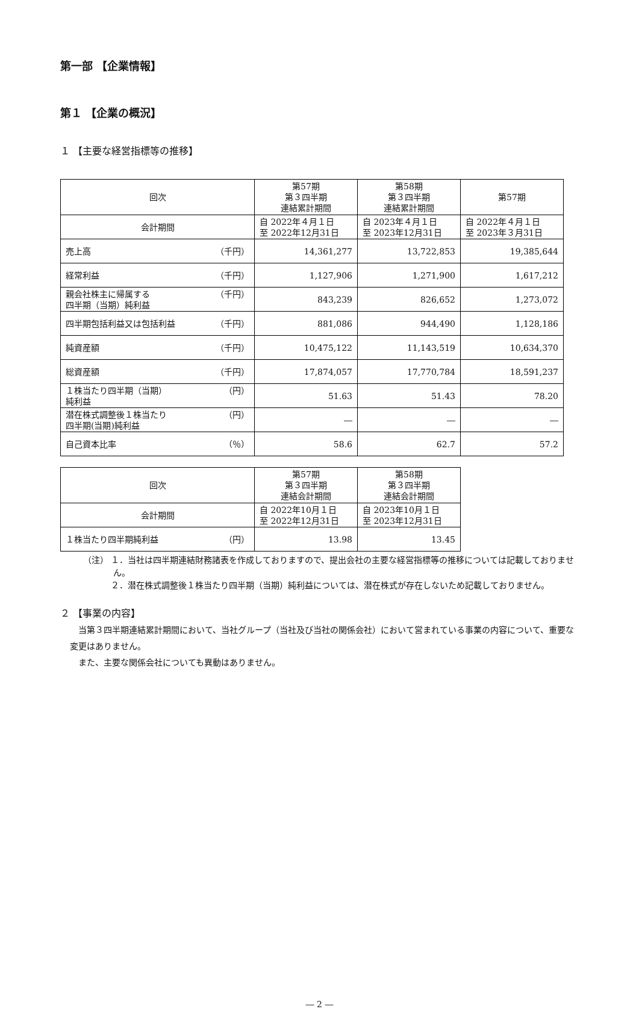第一部 【企業情報】
第１ 【企業の概況】
１ 【主要な経営指標等の推移】
| 回次 | 第57期 第３四半期 連結累計期間 | 第58期 第３四半期 連結累計期間 | 第57期 |
| 会計期間 | 自 2022年４月１日 至 2022年12月31日 | 自 2023年４月１日 至 2023年12月31日 | 自 2022年４月１日 至 2023年３月31日 |
| 売上高 （千円） | 14,361,277 | 13,722,853 | 19,385,644 |
| 経常利益 （千円） | 1,127,906 | 1,271,900 | 1,617,212 |
| 親会社株主に帰属する 四半期（当期）純利益 （千円） | 843,239 | 826,652 | 1,273,072 |
| 四半期包括利益又は包括利益 （千円） | 881,086 | 944,490 | 1,128,186 |
| 純資産額 （千円） | 10,475,122 | 11,143,519 | 10,634,370 |
| 総資産額 （千円） | 17,874,057 | 17,770,784 | 18,591,237 |
| １株当たり四半期（当期） 純利益 （円） | 51.63 | 51.43 | 78.20 |
| 潜在株式調整後１株当たり 四半期(当期)純利益 （円） | ― | ― | ― |
| 自己資本比率 （％） | 58.6 | 62.7 | 57.2 |
| 回次 | 第57期 第３四半期 連結会計期間 | 第58期 第３四半期 連結会計期間 |
| 会計期間 | 自 2022年10月１日 至 2022年12月31日 | 自 2023年10月１日 至 2023年12月31日 |
| １株当たり四半期純利益 （円） | 13.98 | 13.45 |
（注） １．当社は四半期連結財務諸表を作成しておりますので、提出会社の主要な経営指標等の推移については記載しておりません。
　　　 ２．潜在株式調整後１株当たり四半期（当期）純利益については、潜在株式が存在しないため記載しておりません。
２ 【事業の内容】
当第３四半期連結累計期間において、当社グループ（当社及び当社の関係会社）において営まれている事業の内容について、重要な変更はありません。
また、主要な関係会社についても異動はありません。
― 2 ―